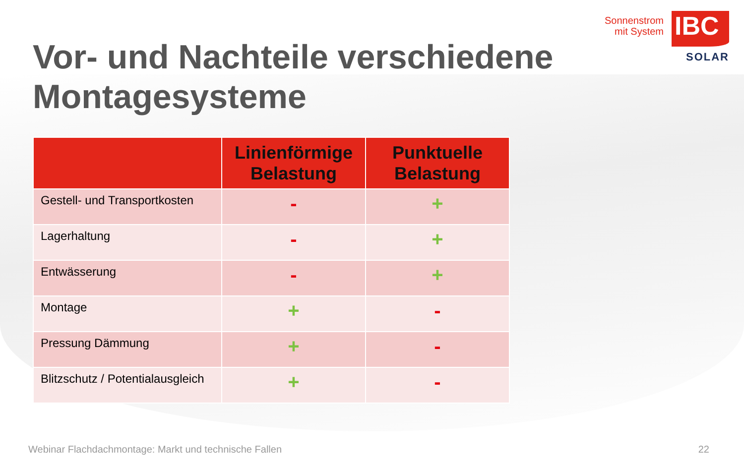Vor- und Nachteile verschiedene Montagesysteme
Sonnenstrom
mit System
IBC
SOLAR
| | Linienförmige Belastung | Punktuelle Belastung |
| --- | --- | --- |
| Gestell- und Transportkosten | - | + |
| Lagerhaltung | - | + |
| Entwässerung | - | + |
| Montage | + | - |
| Pressung Dämmung | + | - |
| Blitzschutz / Potentialausgleich | + | - |
Webinar Flachdachmontage: Markt und technische Fallen 22